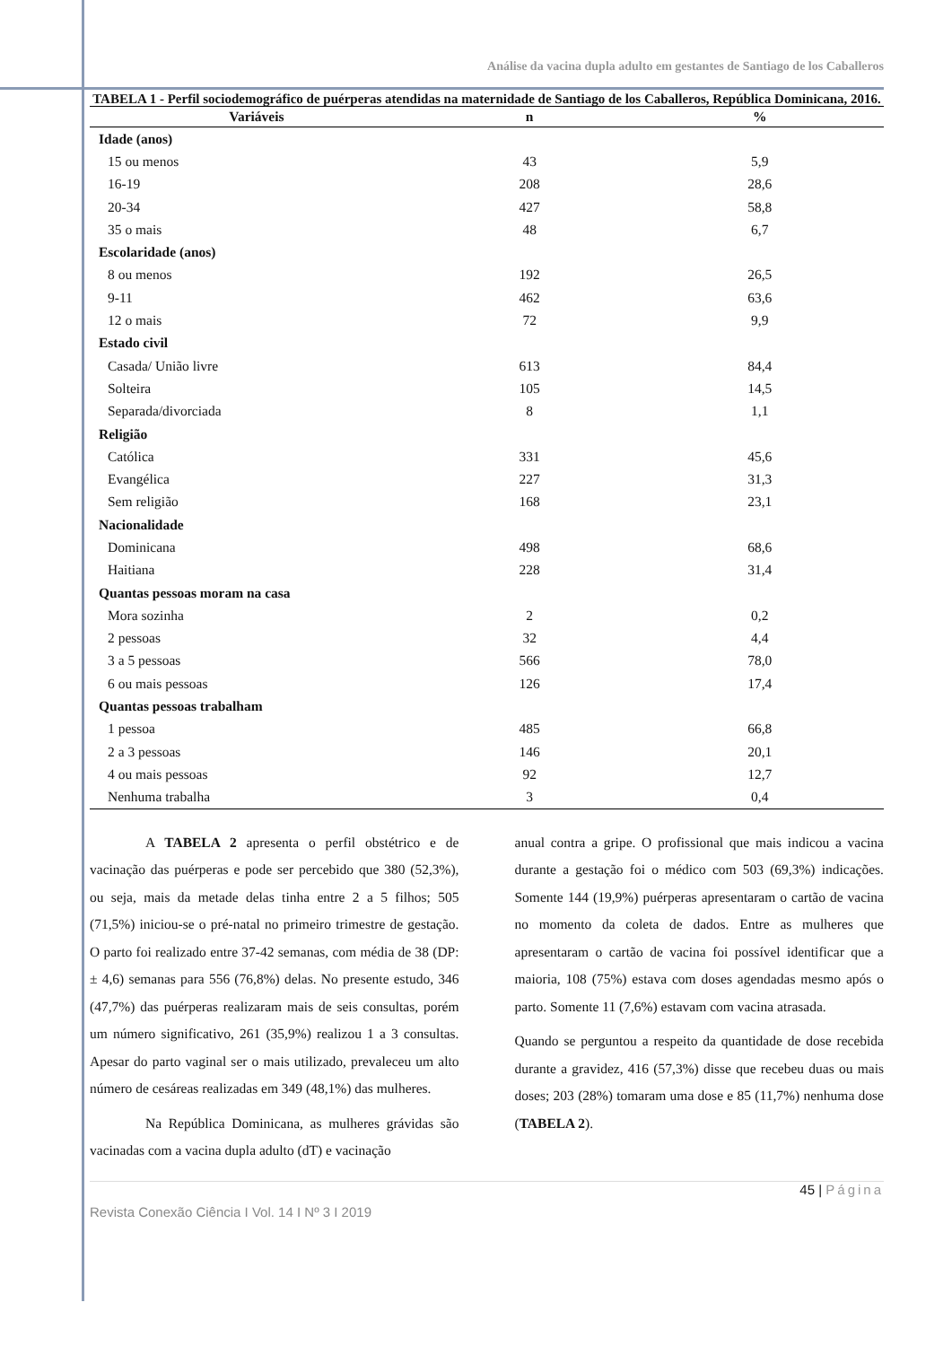Análise da vacina dupla adulto em gestantes de Santiago de los Caballeros
TABELA 1 - Perfil sociodemográfico de puérperas atendidas na maternidade de Santiago de los Caballeros, República Dominicana, 2016.
| Variáveis | n | % |
| --- | --- | --- |
| Idade (anos) | | |
| 15 ou menos | 43 | 5,9 |
| 16-19 | 208 | 28,6 |
| 20-34 | 427 | 58,8 |
| 35 o mais | 48 | 6,7 |
| Escolaridade (anos) | | |
| 8 ou menos | 192 | 26,5 |
| 9-11 | 462 | 63,6 |
| 12 o mais | 72 | 9,9 |
| Estado civil | | |
| Casada/ União livre | 613 | 84,4 |
| Solteira | 105 | 14,5 |
| Separada/divorciada | 8 | 1,1 |
| Religião | | |
| Católica | 331 | 45,6 |
| Evangélica | 227 | 31,3 |
| Sem religião | 168 | 23,1 |
| Nacionalidade | | |
| Dominicana | 498 | 68,6 |
| Haitiana | 228 | 31,4 |
| Quantas pessoas moram na casa | | |
| Mora sozinha | 2 | 0,2 |
| 2 pessoas | 32 | 4,4 |
| 3 a 5 pessoas | 566 | 78,0 |
| 6 ou mais pessoas | 126 | 17,4 |
| Quantas pessoas trabalham | | |
| 1 pessoa | 485 | 66,8 |
| 2 a 3 pessoas | 146 | 20,1 |
| 4 ou mais pessoas | 92 | 12,7 |
| Nenhuma trabalha | 3 | 0,4 |
A TABELA 2 apresenta o perfil obstétrico e de vacinação das puérperas e pode ser percebido que 380 (52,3%), ou seja, mais da metade delas tinha entre 2 a 5 filhos; 505 (71,5%) iniciou-se o pré-natal no primeiro trimestre de gestação. O parto foi realizado entre 37-42 semanas, com média de 38 (DP: ± 4,6) semanas para 556 (76,8%) delas. No presente estudo, 346 (47,7%) das puérperas realizaram mais de seis consultas, porém um número significativo, 261 (35,9%) realizou 1 a 3 consultas. Apesar do parto vaginal ser o mais utilizado, prevaleceu um alto número de cesáreas realizadas em 349 (48,1%) das mulheres.
Na República Dominicana, as mulheres grávidas são vacinadas com a vacina dupla adulto (dT) e vacinação
anual contra a gripe. O profissional que mais indicou a vacina durante a gestação foi o médico com 503 (69,3%) indicações. Somente 144 (19,9%) puérperas apresentaram o cartão de vacina no momento da coleta de dados. Entre as mulheres que apresentaram o cartão de vacina foi possível identificar que a maioria, 108 (75%) estava com doses agendadas mesmo após o parto. Somente 11 (7,6%) estavam com vacina atrasada.
Quando se perguntou a respeito da quantidade de dose recebida durante a gravidez, 416 (57,3%) disse que recebeu duas ou mais doses; 203 (28%) tomaram uma dose e 85 (11,7%) nenhuma dose (TABELA 2).
45 | Página
Revista Conexão Ciência I Vol. 14 I Nº 3 I 2019